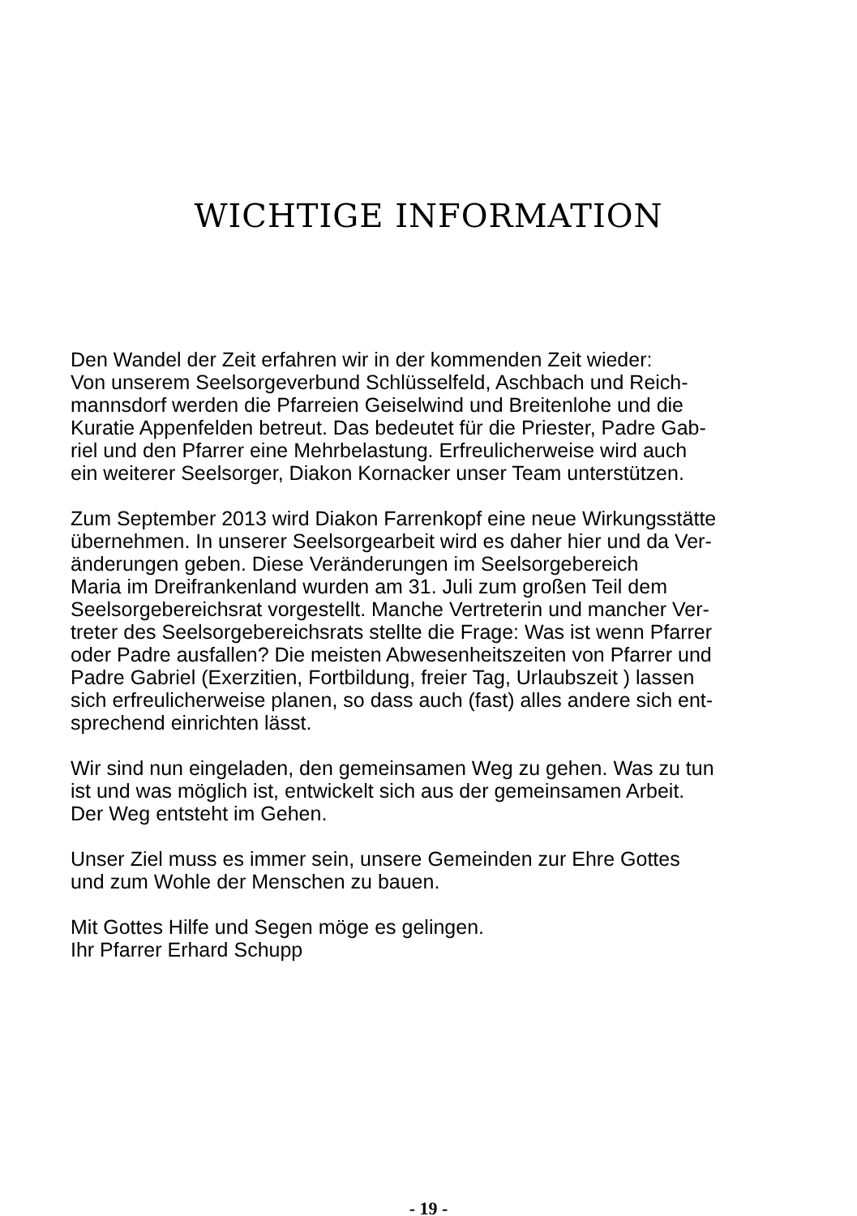WICHTIGE INFORMATION
Den Wandel der Zeit erfahren wir in der kommenden Zeit wieder:
Von unserem Seelsorgeverbund Schlüsselfeld, Aschbach und Reich-
mannsdorf werden die Pfarreien Geiselwind und Breitenlohe und die
Kuratie Appenfelden betreut. Das bedeutet für die Priester, Padre Gab-
riel und den Pfarrer eine Mehrbelastung. Erfreulicherweise wird auch
ein weiterer Seelsorger, Diakon Kornacker unser Team unterstützen.
Zum September 2013 wird Diakon Farrenkopf eine neue Wirkungsstätte
übernehmen. In unserer Seelsorgearbeit wird es daher hier und da Ver-
änderungen geben. Diese Veränderungen im Seelsorgebereich
Maria im Dreifrankenland wurden am 31. Juli zum großen Teil dem
Seelsorgebereichsrat vorgestellt. Manche Vertreterin und mancher Ver-
treter des Seelsorgebereichsrats stellte die Frage: Was ist wenn Pfarrer
oder Padre ausfallen? Die meisten Abwesenheitszeiten von Pfarrer und
Padre Gabriel (Exerzitien, Fortbildung, freier Tag, Urlaubszeit ) lassen
sich erfreulicherweise planen, so dass auch (fast) alles andere sich ent-
sprechend einrichten lässt.
Wir sind nun eingeladen, den gemeinsamen Weg zu gehen. Was zu tun
ist und was möglich ist, entwickelt sich aus der gemeinsamen Arbeit.
Der Weg entsteht im Gehen.
Unser Ziel muss es immer sein, unsere Gemeinden zur Ehre Gottes
und zum Wohle der Menschen zu bauen.
Mit Gottes Hilfe und Segen möge es gelingen.
Ihr Pfarrer Erhard Schupp
- 19 -